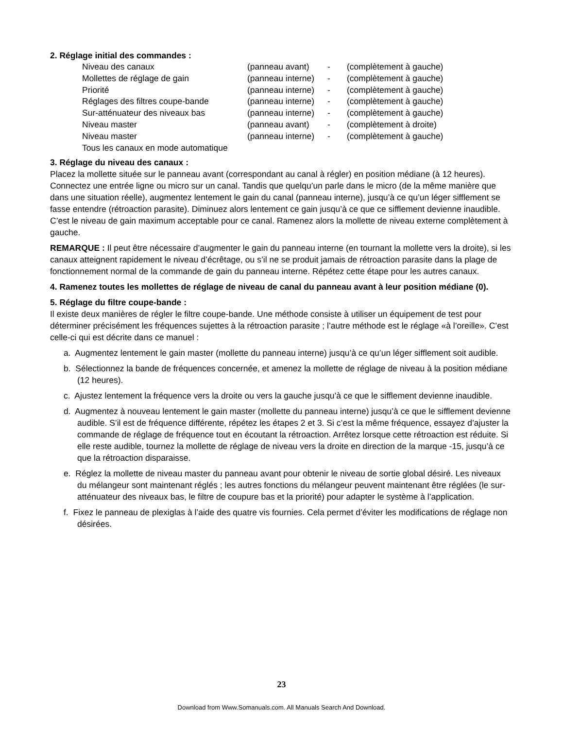2. Réglage initial des commandes :
| Niveau des canaux | (panneau avant) | - | (complètement à gauche) |
| Mollettes de réglage de gain | (panneau interne) | - | (complètement à gauche) |
| Priorité | (panneau interne) | - | (complètement à gauche) |
| Réglages des filtres coupe-bande | (panneau interne) | - | (complètement à gauche) |
| Sur-atténuateur des niveaux bas | (panneau interne) | - | (complètement à gauche) |
| Niveau master | (panneau avant) | - | (complètement à droite) |
| Niveau master | (panneau interne) | - | (complètement à gauche) |
| Tous les canaux en mode automatique | | | |
3. Réglage du niveau des canaux :
Placez la mollette située sur le panneau avant (correspondant au canal à régler) en position médiane (à 12 heures). Connectez une entrée ligne ou micro sur un canal. Tandis que quelqu’un parle dans le micro (de la même manière que dans une situation réelle), augmentez lentement le gain du canal (panneau interne), jusqu’à ce qu’un léger sifflement se fasse entendre (rétroaction parasite). Diminuez alors lentement ce gain jusqu’à ce que ce sifflement devienne inaudible. C’est le niveau de gain maximum acceptable pour ce canal. Ramenez alors la mollette de niveau externe complètement à gauche.
REMARQUE : Il peut être nécessaire d’augmenter le gain du panneau interne (en tournant la mollette vers la droite), si les canaux atteignent rapidement le niveau d’écrêtage, ou s’il ne se produit jamais de rétroaction parasite dans la plage de fonctionnement normal de la commande de gain du panneau interne. Répétez cette étape pour les autres canaux.
4. Ramenez toutes les mollettes de réglage de niveau de canal du panneau avant à leur position médiane (0).
5. Réglage du filtre coupe-bande :
Il existe deux manières de régler le filtre coupe-bande. Une méthode consiste à utiliser un équipement de test pour déterminer précisément les fréquences sujettes à la rétroaction parasite ; l’autre méthode est le réglage «à l’oreille». C’est celle-ci qui est décrite dans ce manuel :
a. Augmentez lentement le gain master (mollette du panneau interne) jusqu’à ce qu’un léger sifflement soit audible.
b. Sélectionnez la bande de fréquences concernée, et amenez la mollette de réglage de niveau à la position médiane (12 heures).
c. Ajustez lentement la fréquence vers la droite ou vers la gauche jusqu’à ce que le sifflement devienne inaudible.
d. Augmentez à nouveau lentement le gain master (mollette du panneau interne) jusqu’à ce que le sifflement devienne audible. S’il est de fréquence différente, répétez les étapes 2 et 3. Si c’est la même fréquence, essayez d’ajuster la commande de réglage de fréquence tout en écoutant la rétroaction. Arrêtez lorsque cette rétroaction est réduite. Si elle reste audible, tournez la mollette de réglage de niveau vers la droite en direction de la marque -15, jusqu’à ce que la rétroaction disparaisse.
e. Réglez la mollette de niveau master du panneau avant pour obtenir le niveau de sortie global désiré. Les niveaux du mélangeur sont maintenant réglés ; les autres fonctions du mélangeur peuvent maintenant être réglées (le sur-atténuateur des niveaux bas, le filtre de coupure bas et la priorité) pour adapter le système à l’application.
f. Fixez le panneau de plexiglas à l’aide des quatre vis fournies. Cela permet d’éviter les modifications de réglage non désirées.
23
Download from Www.Somanuals.com. All Manuals Search And Download.